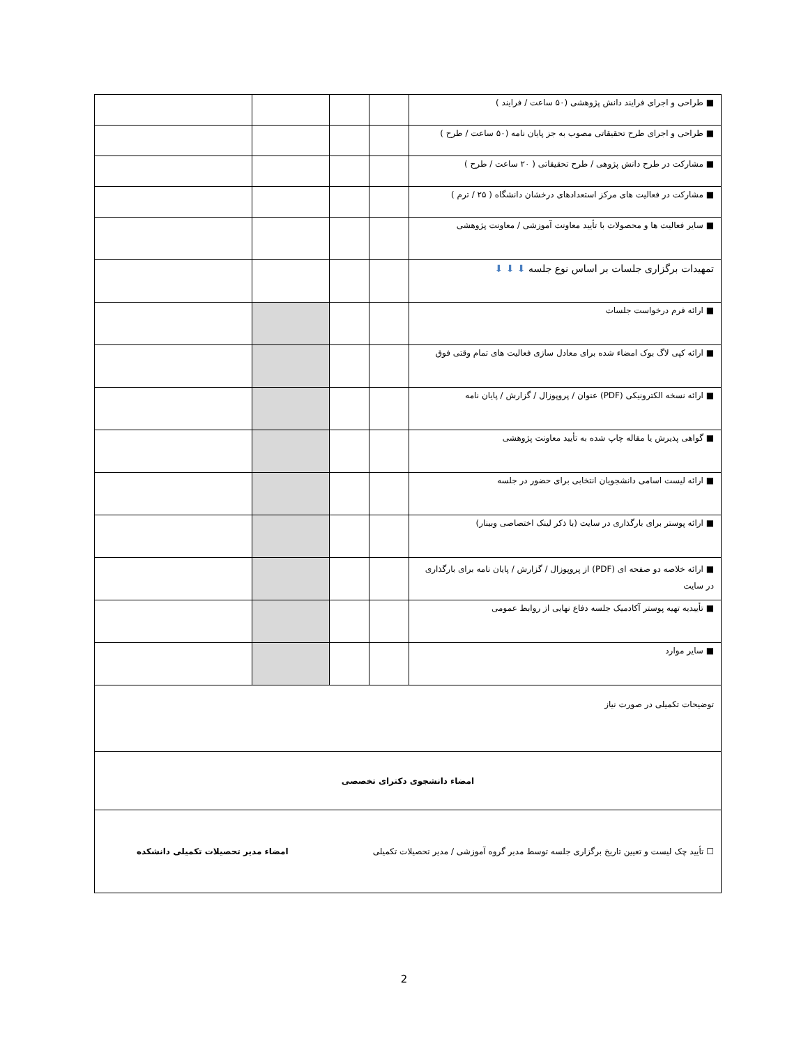| ■ طراحی و اجرای فرایند دانش پژوهشی (۵۰ ساعت / فرایند ) | | | | |
| ■ طراحی و اجرای طرح تحقیقاتی مصوب به جز پایان نامه (۵۰ ساعت / طرح ) | | | | |
| ■ مشارکت در طرح دانش پژوهی / طرح تحقیقاتی ( ۲۰ ساعت / طرح ) | | | | |
| ■ مشارکت در فعالیت های مرکز استعدادهای درخشان دانشگاه ( ۲۵ / ترم ) | | | | |
| ■ سایر فعالیت ها و محصولات با تأیید معاونت آموزشی / معاونت پژوهشی | | | | |
| تمهیدات برگزاری جلسات بر اساس نوع جلسه ⬇ ⬇ ⬇ | | | | |
| ■ ارائه فرم درخواست جلسات | | | | |
| ■ ارائه کپی لاگ بوک امضاء شده برای معادل سازی فعالیت های تمام وقتی فوق | | | | |
| ■ ارائه نسخه الکترونیکی (PDF) عنوان / پروپوزال / گزارش / پایان نامه | | | | |
| ■ گواهی پذیرش یا مقاله چاپ شده به تأیید معاونت پژوهشی | | | | |
| ■ ارائه لیست اسامی دانشجویان انتخابی برای حضور در جلسه | | | | |
| ■ ارائه پوستر برای بارگذاری در سایت (با ذکر لینک اختصاصی وبینار) | | | | |
| ■ ارائه خلاصه دو صفحه ای (PDF) از پروپوزال / گزارش / پایان نامه برای بارگذاری در سایت | | | | |
| ■ تأییدیه تهیه پوستر آکادمیک جلسه دفاع نهایی از روابط عمومی | | | | |
| ■ سایر موارد | | | | |
| توضیحات تکمیلی در صورت نیاز | | | | |
| امضاء دانشجوی دکترای تخصصی | | | | |
| ☐ تأیید چک لیست و تعیین تاریخ برگزاری جلسه توسط مدیر گروه آموزشی / مدیر تحصیلات تکمیلی امضاء مدیر تحصیلات تکمیلی دانشکده | | | | |
2